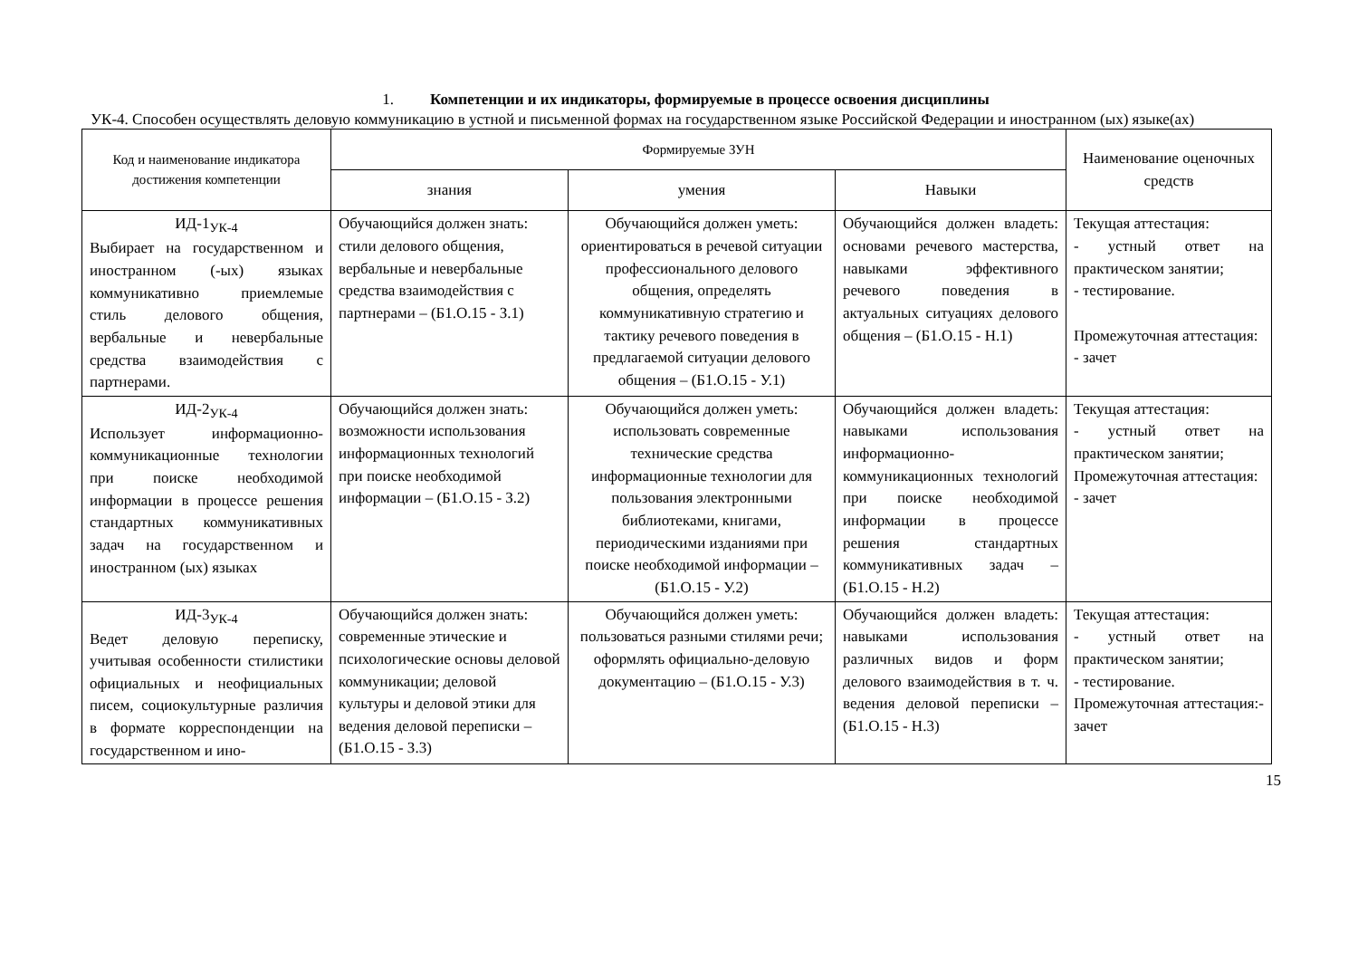1. Компетенции и их индикаторы, формируемые в процессе освоения дисциплины
УК-4. Способен осуществлять деловую коммуникацию в устной и письменной формах на государственном языке Российской Федерации и иностранном (ых) языке(ах)
| Код и наименование индикатора достижения компетенции | Формируемые ЗУН | | | Наименование оценочных средств |
| --- | --- | --- | --- | --- |
| | знания | умения | Навыки | |
| ИД-1<sub>УК-4</sub> Выбирает на государственном и иностранном (-ых) языках коммуникативно приемлемые стиль делового общения, вербальные и невербальные средства взаимодействия с партнерами. | Обучающийся должен знать: стили делового общения, вербальные и невербальные средства взаимодействия с партнерами – (Б1.О.15 - З.1) | Обучающийся должен уметь: ориентироваться в речевой ситуации профессионального делового общения, определять коммуникативную стратегию и тактику речевого поведения в предлагаемой ситуации делового общения – (Б1.О.15 - У.1) | Обучающийся должен владеть: основами речевого мастерства, навыками эффективного речевого поведения в актуальных ситуациях делового общения – (Б1.О.15 - Н.1) | Текущая аттестация: - устный ответ на практическом занятии; - тестирование. Промежуточная аттестация: - зачет |
| ИД-2<sub>УК-4</sub> Использует информационно-коммуникационные технологии при поиске необходимой информации в процессе решения стандартных коммуникативных задач на государственном и иностранном (ых) языках | Обучающийся должен знать: возможности использования информационных технологий при поиске необходимой информации – (Б1.О.15 - З.2) | Обучающийся должен уметь: использовать современные технические средства информационные технологии для пользования электронными библиотеками, книгами, периодическими изданиями при поиске необходимой информации – (Б1.О.15 - У.2) | Обучающийся должен владеть: навыками использования информационно-коммуникационных технологий при поиске необходимой информации в процессе решения стандартных коммуникативных задач – (Б1.О.15 - Н.2) | Текущая аттестация: - устный ответ на практическом занятии; Промежуточная аттестация: - зачет |
| ИД-3<sub>УК-4</sub> Ведет деловую переписку, учитывая особенности стилистики официальных и неофициальных писем, социокультурные различия в формате корреспонденции на государственном и ино- | Обучающийся должен знать: современные этические и психологические основы деловой коммуникации; деловой культуры и деловой этики для ведения деловой переписки – (Б1.О.15 - З.3) | Обучающийся должен уметь: пользоваться разными стилями речи; оформлять официально-деловую документацию – (Б1.О.15 - У.3) | Обучающийся должен владеть: навыками использования различных видов и форм делового взаимодействия в т. ч. ведения деловой переписки – (Б1.О.15 - Н.3) | Текущая аттестация: - устный ответ на практическом занятии; - тестирование. Промежуточная аттестация:- зачет |
15